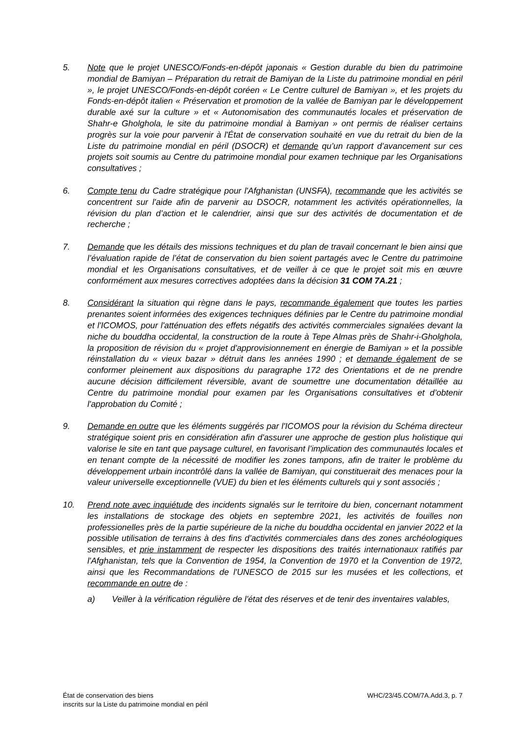5. Note que le projet UNESCO/Fonds-en-dépôt japonais « Gestion durable du bien du patrimoine mondial de Bamiyan – Préparation du retrait de Bamiyan de la Liste du patrimoine mondial en péril », le projet UNESCO/Fonds-en-dépôt coréen « Le Centre culturel de Bamiyan », et les projets du Fonds-en-dépôt italien « Préservation et promotion de la vallée de Bamiyan par le développement durable axé sur la culture » et « Autonomisation des communautés locales et préservation de Shahr-e Gholghola, le site du patrimoine mondial à Bamiyan » ont permis de réaliser certains progrès sur la voie pour parvenir à l'État de conservation souhaité en vue du retrait du bien de la Liste du patrimoine mondial en péril (DSOCR) et demande qu’un rapport d’avancement sur ces projets soit soumis au Centre du patrimoine mondial pour examen technique par les Organisations consultatives ;
6. Compte tenu du Cadre stratégique pour l'Afghanistan (UNSFA), recommande que les activités se concentrent sur l'aide afin de parvenir au DSOCR, notamment les activités opérationnelles, la révision du plan d’action et le calendrier, ainsi que sur des activités de documentation et de recherche ;
7. Demande que les détails des missions techniques et du plan de travail concernant le bien ainsi que l’évaluation rapide de l’état de conservation du bien soient partagés avec le Centre du patrimoine mondial et les Organisations consultatives, et de veiller à ce que le projet soit mis en œuvre conformément aux mesures correctives adoptées dans la décision 31 COM 7A.21 ;
8. Considérant la situation qui règne dans le pays, recommande également que toutes les parties prenantes soient informées des exigences techniques définies par le Centre du patrimoine mondial et l'ICOMOS, pour l'atténuation des effets négatifs des activités commerciales signalées devant la niche du bouddha occidental, la construction de la route à Tepe Almas près de Shahr-i-Gholghola, la proposition de révision du « projet d'approvisionnement en énergie de Bamiyan » et la possible réinstallation du « vieux bazar » détruit dans les années 1990 ; et demande également de se conformer pleinement aux dispositions du paragraphe 172 des Orientations et de ne prendre aucune décision difficilement réversible, avant de soumettre une documentation détaillée au Centre du patrimoine mondial pour examen par les Organisations consultatives et d’obtenir l'approbation du Comité ;
9. Demande en outre que les éléments suggérés par l'ICOMOS pour la révision du Schéma directeur stratégique soient pris en considération afin d'assurer une approche de gestion plus holistique qui valorise le site en tant que paysage culturel, en favorisant l’implication des communautés locales et en tenant compte de la nécessité de modifier les zones tampons, afin de traiter le problème du développement urbain incontrôlé dans la vallée de Bamiyan, qui constituerait des menaces pour la valeur universelle exceptionnelle (VUE) du bien et les éléments culturels qui y sont associés ;
10. Prend note avec inquiétude des incidents signalés sur le territoire du bien, concernant notamment les installations de stockage des objets en septembre 2021, les activités de fouilles non professionelles près de la partie supérieure de la niche du bouddha occidental en janvier 2022 et la possible utilisation de terrains à des fins d’activités commerciales dans des zones archéologiques sensibles, et prie instamment de respecter les dispositions des traités internationaux ratifiés par l'Afghanistan, tels que la Convention de 1954, la Convention de 1970 et la Convention de 1972, ainsi que les Recommandations de l'UNESCO de 2015 sur les musées et les collections, et recommande en outre de :
a) Veiller à la vérification régulière de l'état des réserves et de tenir des inventaires valables,
État de conservation des biens
inscrits sur la Liste du patrimoine mondial en péril
WHC/23/45.COM/7A.Add.3, p. 7